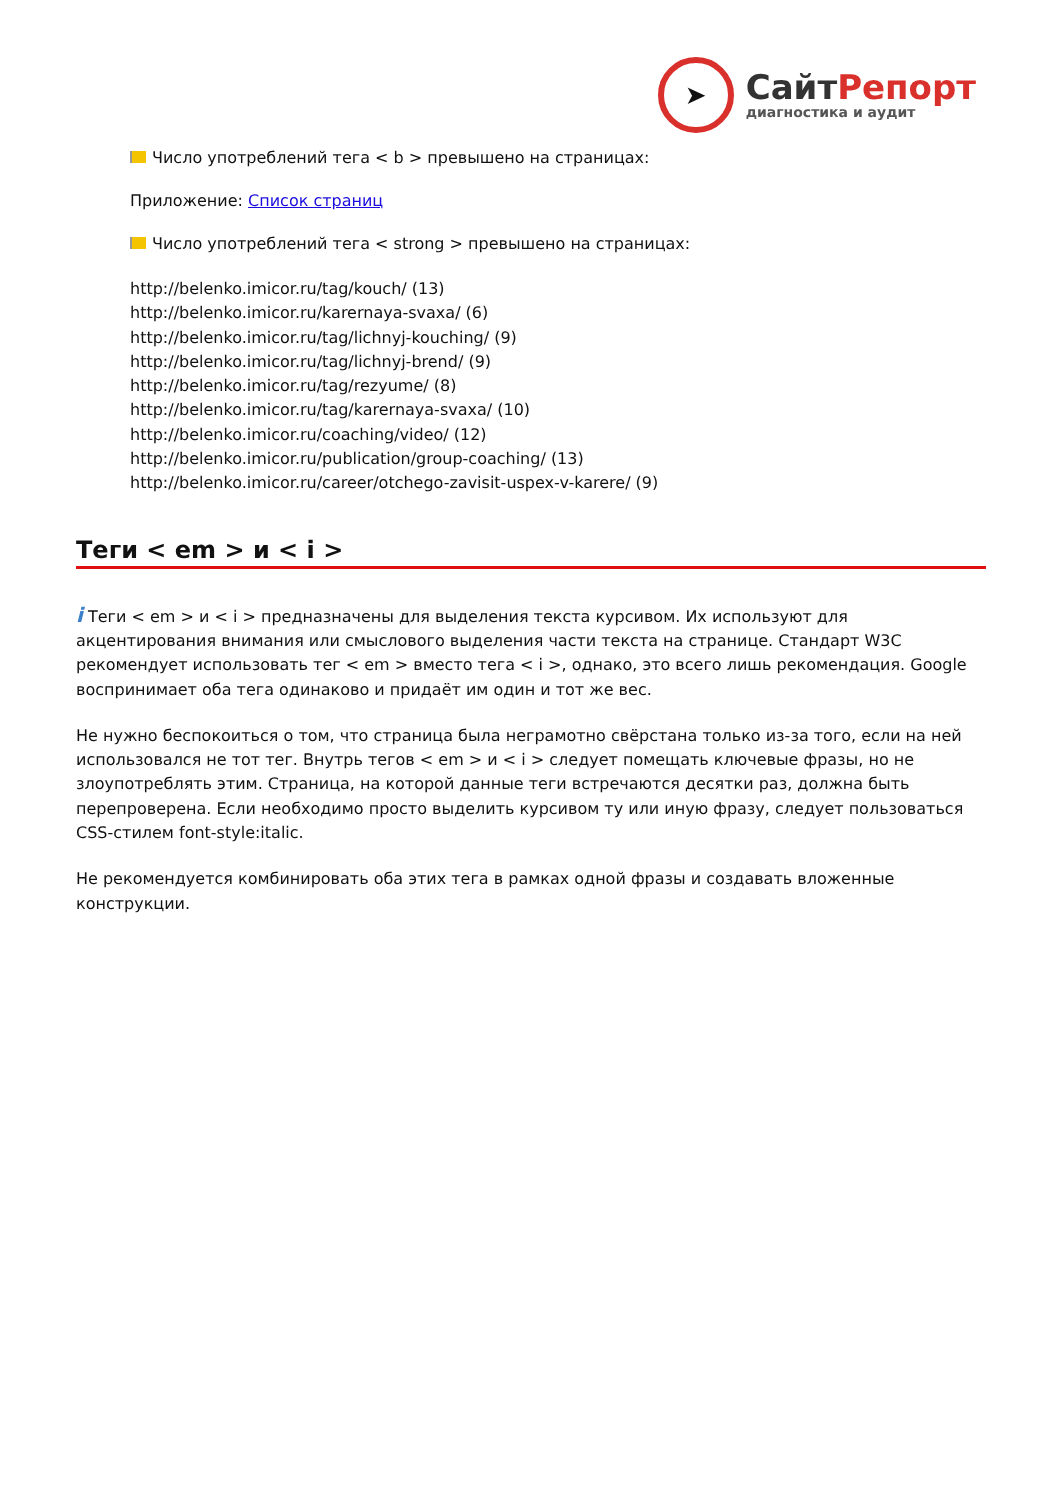➤
СайтРепорт
диагностика и аудит
Число употреблений тега < b > превышено на страницах:
Приложение: Список страниц
Число употреблений тега < strong > превышено на страницах:
http://belenko.imicor.ru/tag/kouch/ (13)
http://belenko.imicor.ru/karernaya-svaxa/ (6)
http://belenko.imicor.ru/tag/lichnyj-kouching/ (9)
http://belenko.imicor.ru/tag/lichnyj-brend/ (9)
http://belenko.imicor.ru/tag/rezyume/ (8)
http://belenko.imicor.ru/tag/karernaya-svaxa/ (10)
http://belenko.imicor.ru/coaching/video/ (12)
http://belenko.imicor.ru/publication/group-coaching/ (13)
http://belenko.imicor.ru/career/otchego-zavisit-uspex-v-karere/ (9)
Теги < em > и < i >
i Теги < em > и < i > предназначены для выделения текста курсивом. Их используют для акцентирования внимания или смыслового выделения части текста на странице. Стандарт W3C рекомендует использовать тег < em > вместо тега < i >, однако, это всего лишь рекомендация. Google воспринимает оба тега одинаково и придаёт им один и тот же вес.
Не нужно беспокоиться о том, что страница была неграмотно свёрстана только из-за того, если на ней использовался не тот тег. Внутрь тегов < em > и < i > следует помещать ключевые фразы, но не злоупотреблять этим. Страница, на которой данные теги встречаются десятки раз, должна быть перепроверена. Если необходимо просто выделить курсивом ту или иную фразу, следует пользоваться CSS-стилем font-style:italic.
Не рекомендуется комбинировать оба этих тега в рамках одной фразы и создавать вложенные конструкции.